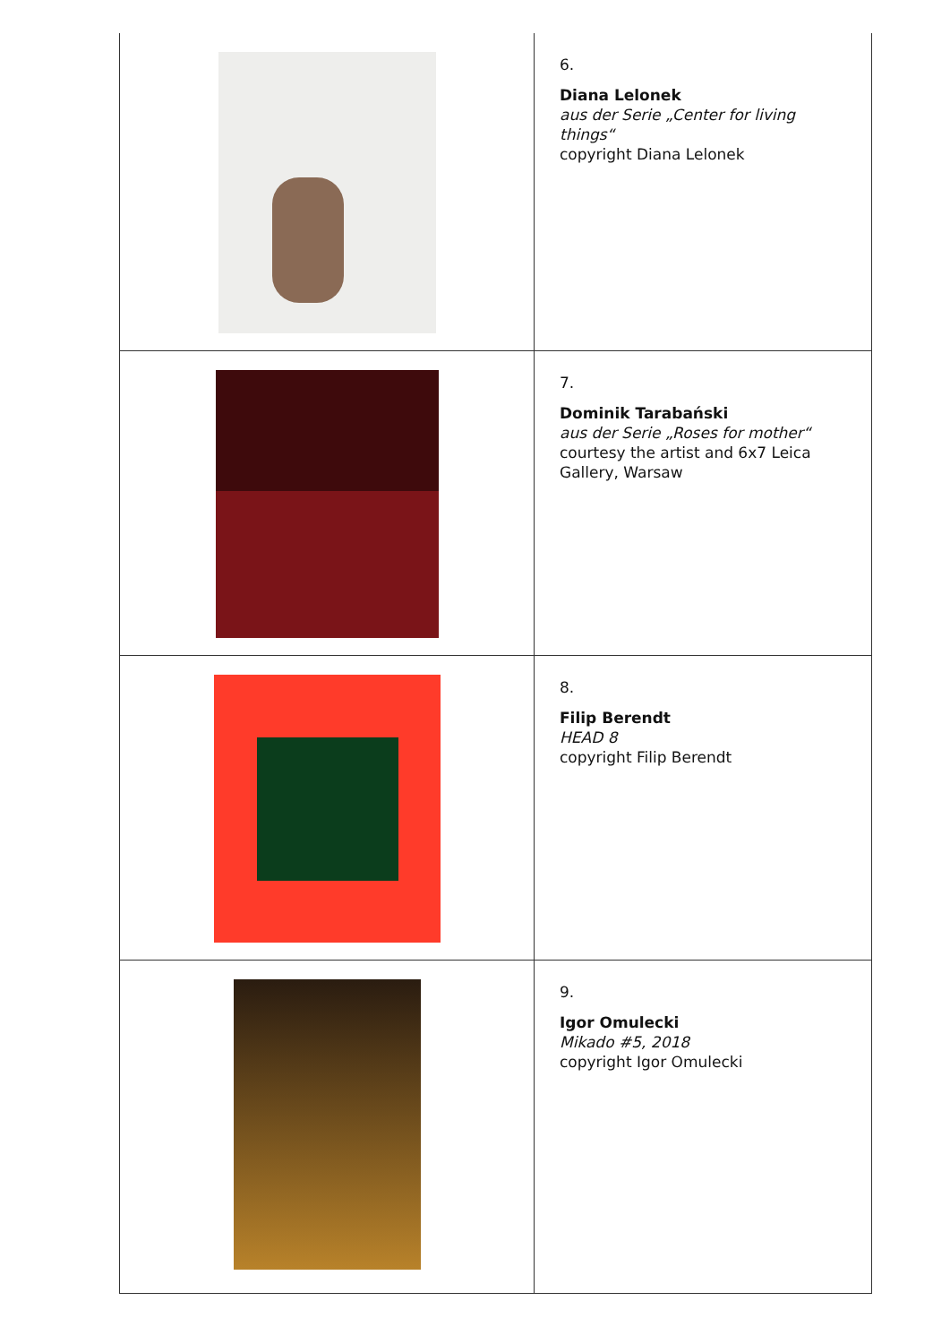| | 6. Diana Lelonek aus der Serie „Center for living things“ copyright Diana Lelonek |
| | 7. Dominik Tarabański aus der Serie „Roses for mother“ courtesy the artist and 6x7 Leica Gallery, Warsaw |
| | 8. Filip Berendt HEAD 8 copyright Filip Berendt |
| | 9. Igor Omulecki Mikado #5, 2018 copyright Igor Omulecki |